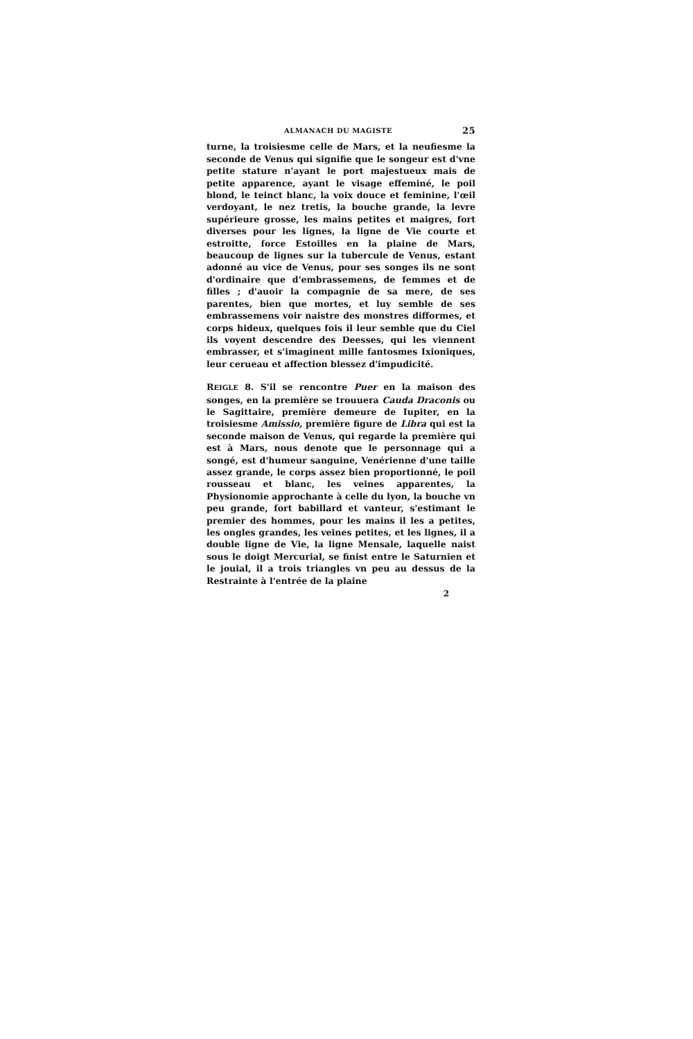ALMANACH DU MAGISTE 25
turne, la troisiesme celle de Mars, et la neufiesme la seconde de Venus qui signifie que le songeur est d'vne petite stature n'ayant le port majestueux mais de petite apparence, ayant le visage effeminé, le poil blond, le teinct blanc, la voix douce et feminine, l'œil verdoyant, le nez tretis, la bouche grande, la levre supérieure grosse, les mains petites et maigres, fort diverses pour les lignes, la ligne de Vie courte et estroitte, force Estoilles en la plaine de Mars, beaucoup de lignes sur la tubercule de Venus, estant adonné au vice de Venus, pour ses songes ils ne sont d'ordinaire que d'embrassemens, de femmes et de filles ; d'auoir la compagnie de sa mere, de ses parentes, bien que mortes, et luy semble de ses embrassemens voir naistre des monstres difformes, et corps hideux, quelques fois il leur semble que du Ciel ils voyent descendre des Deesses, qui les viennent embrasser, et s'imaginent mille fantosmes Ixioniques, leur cerueau et affection blessez d'impudicité.
REIGLE 8. S'il se rencontre Puer en la maison des songes, en la première se trouuera Cauda Draconis ou le Sagittaire, première demeure de Iupiter, en la troisiesme Amissio, première figure de Libra qui est la seconde maison de Venus, qui regarde la première qui est à Mars, nous denote que le personnage qui a songé, est d'humeur sanguine, Venérienne d'une taille assez grande, le corps assez bien proportionné, le poil rousseau et blanc, les veines apparentes, la Physionomie approchante à celle du lyon, la bouche vn peu grande, fort babillard et vanteur, s'estimant le premier des hommes, pour les mains il les a petites, les ongles grandes, les veines petites, et les lignes, il a double ligne de Vie, la ligne Mensale, laquelle naist sous le doigt Mercurial, se finist entre le Saturnien et le jouial, il a trois triangles vn peu au dessus de la Restrainte à l'entrée de la plaine
2